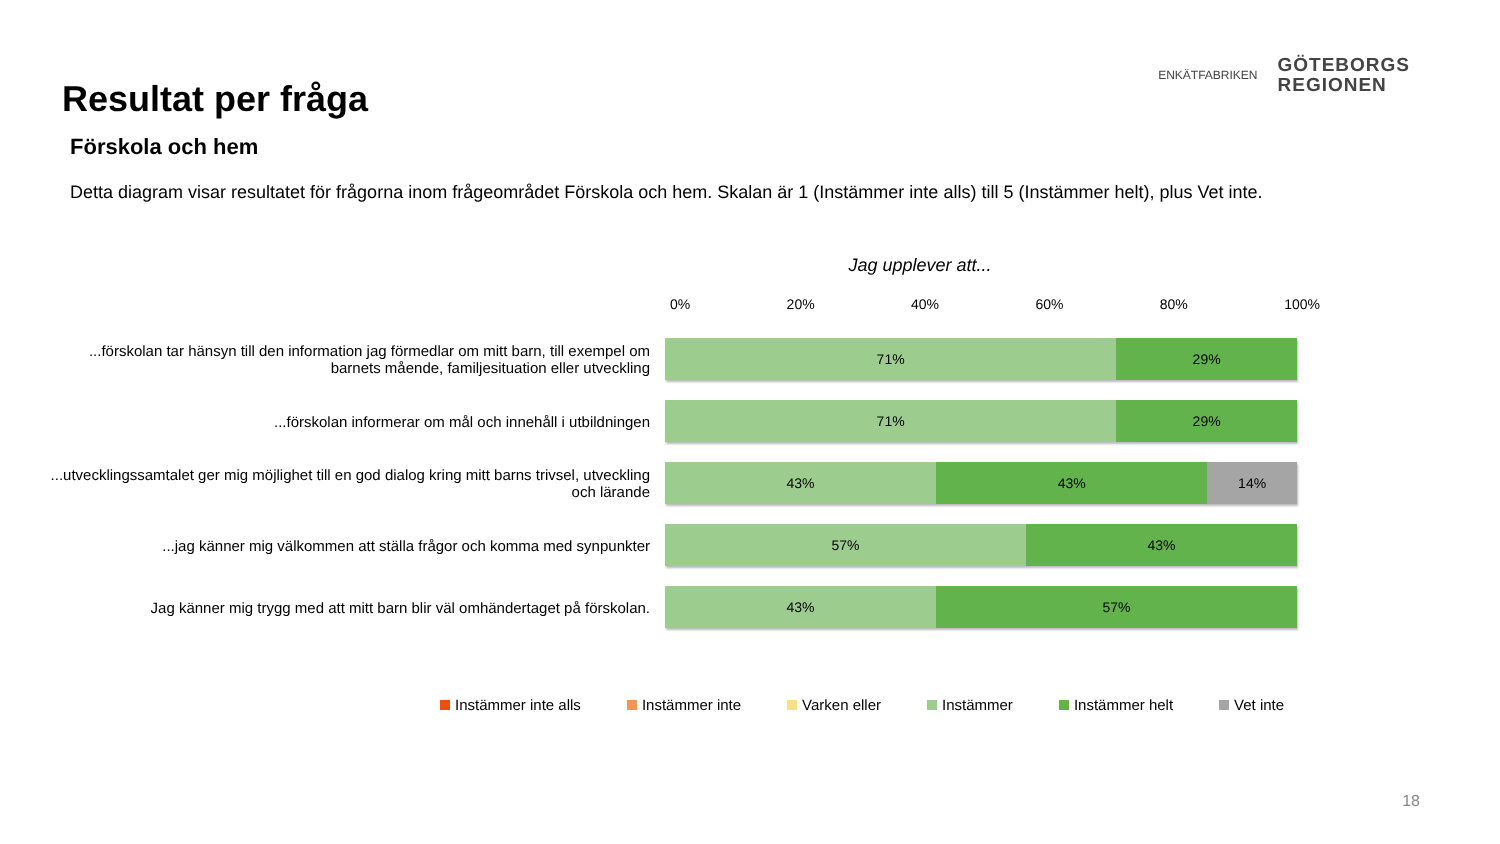Resultat per fråga
ENKÄTFABRIKEN
GÖTEBORGS
REGIONEN
Förskola och hem
Detta diagram visar resultatet för frågorna inom frågeområdet Förskola och hem. Skalan är 1 (Instämmer inte alls) till 5 (Instämmer helt), plus Vet inte.
Jag upplever att...
0% 20% 40% 60% 80% 100%
...förskolan tar hänsyn till den information jag förmedlar om mitt barn, till exempel om barnets mående, familjesituation eller utveckling
71% 29%
...förskolan informerar om mål och innehåll i utbildningen
71% 29%
...utvecklingssamtalet ger mig möjlighet till en god dialog kring mitt barns trivsel, utveckling och lärande
43% 43% 14%
...jag känner mig välkommen att ställa frågor och komma med synpunkter
57% 43%
Jag känner mig trygg med att mitt barn blir väl omhändertaget på förskolan.
43% 57%
Instämmer inte alls Instämmer inte Varken eller Instämmer Instämmer helt Vet inte
18